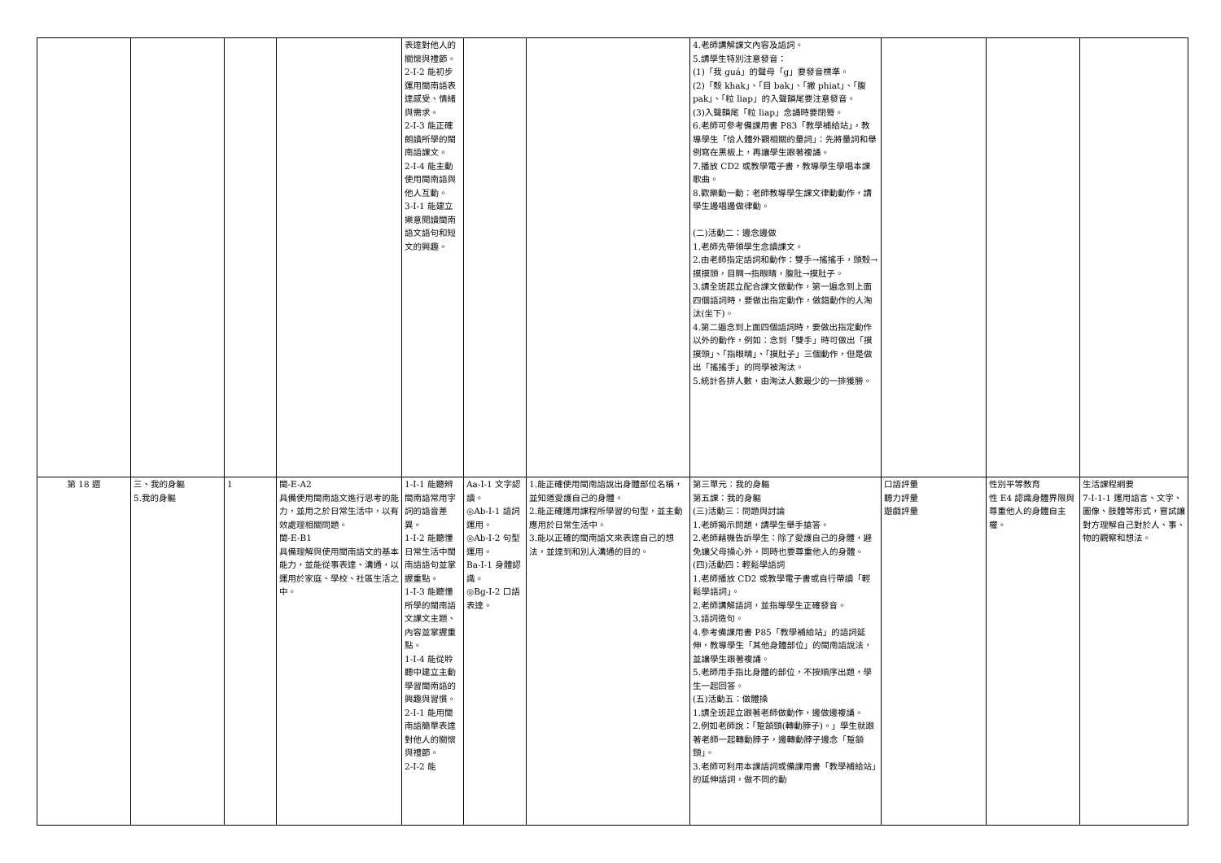| | | | | 表達對他人的關懷與禮節。 2-Ⅰ-2 能初步運用閩南語表達感受、情緒與需求。 2-Ⅰ-3 能正確朗讀所學的閩南語課文。 2-Ⅰ-4 能主動使用閩南語與他人互動。 3-Ⅰ-1 能建立樂意閱讀閩南語文語句和短文的興趣。 | | | 4.老師講解課文內容及語詞。 5.請學生特別注意發音： (1)「我 guá」的聲母「g」要發音標準。 (2)「殼 khak」、「目 bak」、「撇 phiat」、「腹 pak」、「粒 liap」的入聲韻尾要注意發音。 (3)入聲韻尾「粒 liap」念誦時要閉脣。 6.老師可參考備課用書 P83「教學補給站」，教導學生「佮人體外觀相關的量詞」：先將量詞和舉例寫在黑板上，再讓學生跟著複誦。 7.播放 CD2 或教學電子書，教導學生學唱本課歌曲。 8.歡樂動一動：老師教導學生課文律動動作，請學生邊唱邊做律動。 (二)活動二：邊念邊做 1.老師先帶領學生念讀課文。 2.由老師指定語詞和動作：雙手→搖搖手，頭殼→摸摸頭，目睭→指眼睛，腹肚→摸肚子。 3.請全班起立配合課文做動作，第一遍念到上面四個語詞時，要做出指定動作，做錯動作的人淘汰(坐下)。 4.第二遍念到上面四個語詞時，要做出指定動作以外的動作，例如：念到「雙手」時可做出「摸摸頭」、「指眼睛」、「摸肚子」三個動作，但是做出「搖搖手」的同學被淘汰。 5.統計各排人數，由淘汰人數最少的一排獲勝。 | | | |
| 第 18 週 | 三、我的身軀 5.我的身軀 | 1 | 閩-E-A2 具備使用閩南語文進行思考的能力，並用之於日常生活中，以有效處理相關問題。 閩-E-B1 具備理解與使用閩南語文的基本能力，並能從事表達、溝通，以運用於家庭、學校、社區生活之中。 | 1-Ⅰ-1 能聽辨閩南語常用字詞的語音差異。 1-Ⅰ-2 能聽懂日常生活中閩南語語句並掌握重點。 1-Ⅰ-3 能聽懂所學的閩南語文課文主題、內容並掌握重點。 1-Ⅰ-4 能從聆聽中建立主動學習閩南語的興趣與習慣。 2-Ⅰ-1 能用閩南語簡單表達對他人的關懷與禮節。 2-Ⅰ-2 能 | Aa-Ⅰ-1 文字認讀。 ◎Ab-Ⅰ-1 語詞運用。 ◎Ab-Ⅰ-2 句型運用。 Ba-Ⅰ-1 身體認識。 ◎Bg-Ⅰ-2 口語表達。 | 1.能正確使用閩南語說出身體部位名稱，並知道愛護自己的身體。 2.能正確運用課程所學習的句型，並主動應用於日常生活中。 3.能以正確的閩南語文來表達自己的想法，並達到和別人溝通的目的。 | 第三單元：我的身軀 第五課：我的身軀 (三)活動三：問題與討論 1.老師揭示問題，請學生舉手搶答。 2.老師藉機告訴學生：除了愛護自己的身體，避免讓父母操心外，同時也要尊重他人的身體。 (四)活動四：輕鬆學語詞 1.老師播放 CD2 或教學電子書或自行帶讀「輕鬆學語詞」。 2.老師講解語詞，並指導學生正確發音。 3.語詞造句。 4.參考備課用書 P85「教學補給站」的語詞延伸，教導學生「其他身體部位」的閩南語說法，並讓學生跟著複誦。 5.老師用手指比身體的部位，不按順序出題，學生一起回答。 (五)活動五：做體操 1.請全班起立跟著老師做動作，邊做邊複誦。 2.例如老師說：「踅頷頸(轉動脖子)。」學生就跟著老師一起轉動脖子，邊轉動脖子邊念「踅頷頸」。 3.老師可利用本課語詞或備課用書「教學補給站」的延伸語詞，做不同的動 | 口語評量 聽力評量 遊戲評量 | 性別平等教育 性 E4 認識身體界限與尊重他人的身體自主權。 | 生活課程綱要 7-I-1-1 運用語言、文字、圖像、肢體等形式，嘗試讓對方理解自己對於人、事、物的觀察和想法。 |